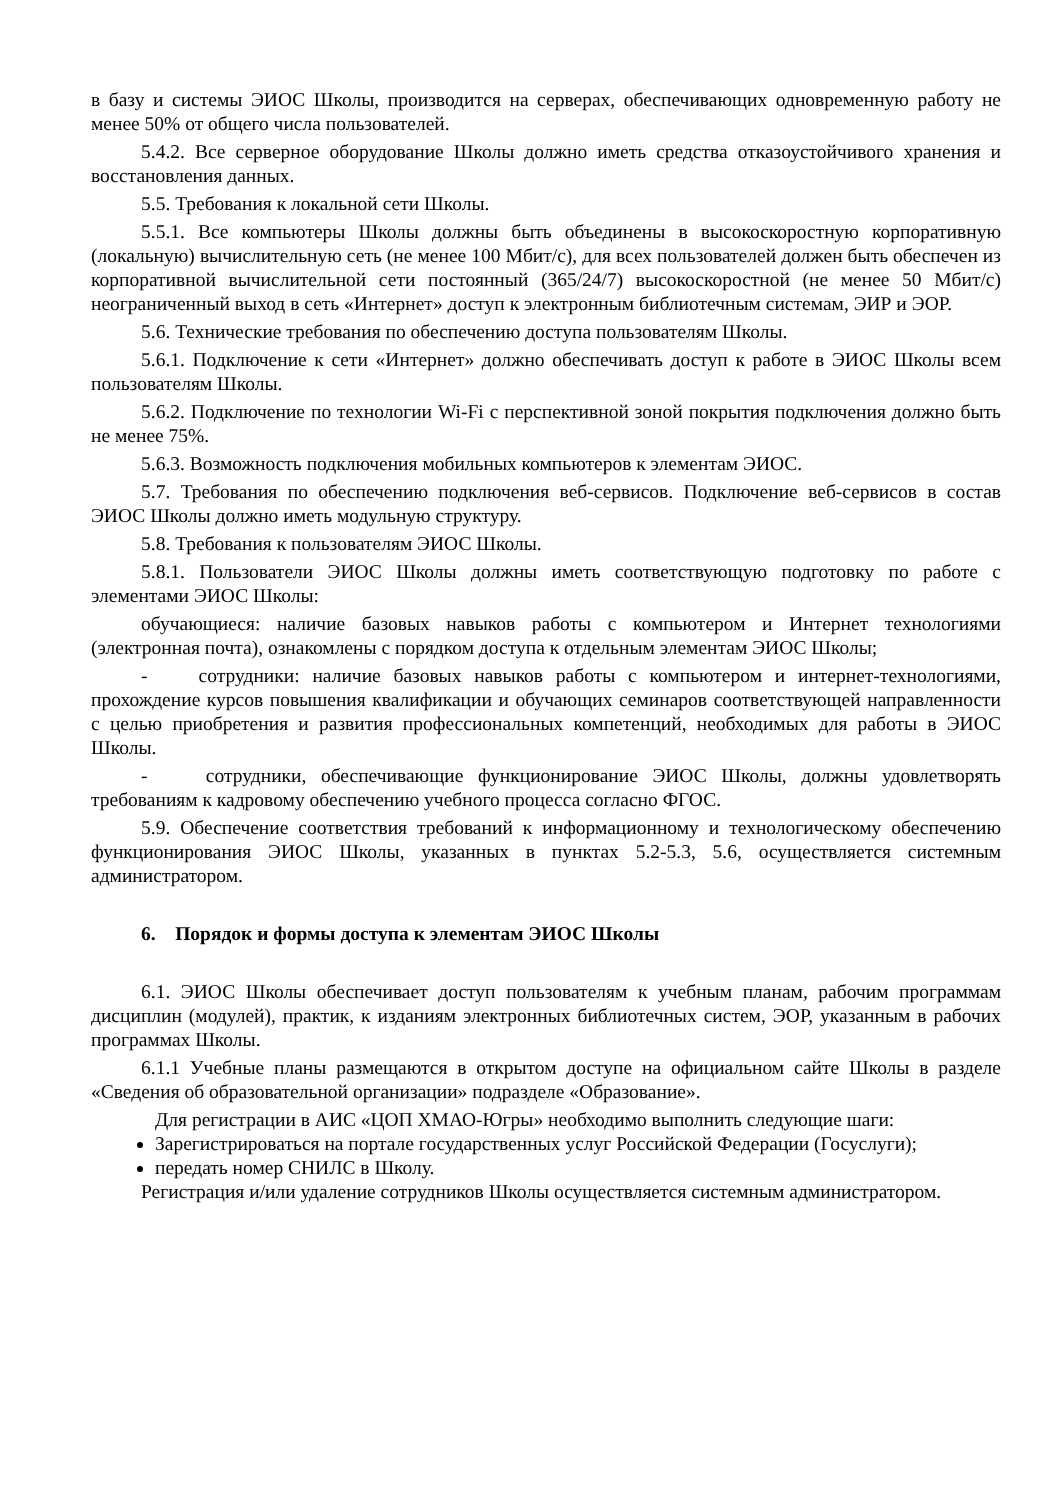в базу и системы ЭИОС Школы, производится на серверах, обеспечивающих одновременную работу не менее 50% от общего числа пользователей.
5.4.2. Все серверное оборудование Школы должно иметь средства отказоустойчивого хранения и восстановления данных.
5.5. Требования к локальной сети Школы.
5.5.1. Все компьютеры Школы должны быть объединены в высокоскоростную корпоративную (локальную) вычислительную сеть (не менее 100 Мбит/с), для всех пользователей должен быть обеспечен из корпоративной вычислительной сети постоянный (365/24/7) высокоскоростной (не менее 50 Мбит/с) неограниченный выход в сеть «Интернет» доступ к электронным библиотечным системам, ЭИР и ЭОР.
5.6. Технические требования по обеспечению доступа пользователям Школы.
5.6.1. Подключение к сети «Интернет» должно обеспечивать доступ к работе в ЭИОС Школы всем пользователям Школы.
5.6.2. Подключение по технологии Wi-Fi с перспективной зоной покрытия подключения должно быть не менее 75%.
5.6.3. Возможность подключения мобильных компьютеров к элементам ЭИОС.
5.7. Требования по обеспечению подключения веб-сервисов. Подключение веб-сервисов в состав ЭИОС Школы должно иметь модульную структуру.
5.8. Требования к пользователям ЭИОС Школы.
5.8.1. Пользователи ЭИОС Школы должны иметь соответствующую подготовку по работе с элементами ЭИОС Школы:
обучающиеся: наличие базовых навыков работы с компьютером и Интернет технологиями (электронная почта), ознакомлены с порядком доступа к отдельным элементам ЭИОС Школы;
- сотрудники: наличие базовых навыков работы с компьютером и интернет-технологиями, прохождение курсов повышения квалификации и обучающих семинаров соответствующей направленности с целью приобретения и развития профессиональных компетенций, необходимых для работы в ЭИОС Школы.
- сотрудники, обеспечивающие функционирование ЭИОС Школы, должны удовлетворять требованиям к кадровому обеспечению учебного процесса согласно ФГОС.
5.9. Обеспечение соответствия требований к информационному и технологическому обеспечению функционирования ЭИОС Школы, указанных в пунктах 5.2-5.3, 5.6, осуществляется системным администратором.
6. Порядок и формы доступа к элементам ЭИОС Школы
6.1. ЭИОС Школы обеспечивает доступ пользователям к учебным планам, рабочим программам дисциплин (модулей), практик, к изданиям электронных библиотечных систем, ЭОР, указанным в рабочих программах Школы.
6.1.1 Учебные планы размещаются в открытом доступе на официальном сайте Школы в разделе «Сведения об образовательной организации» подразделе «Образование».
Для регистрации в АИС «ЦОП ХМАО-Югры» необходимо выполнить следующие шаги:
Зарегистрироваться на портале государственных услуг Российской Федерации (Госуслуги);
передать номер СНИЛС в Школу.
Регистрация и/или удаление сотрудников Школы осуществляется системным администратором.